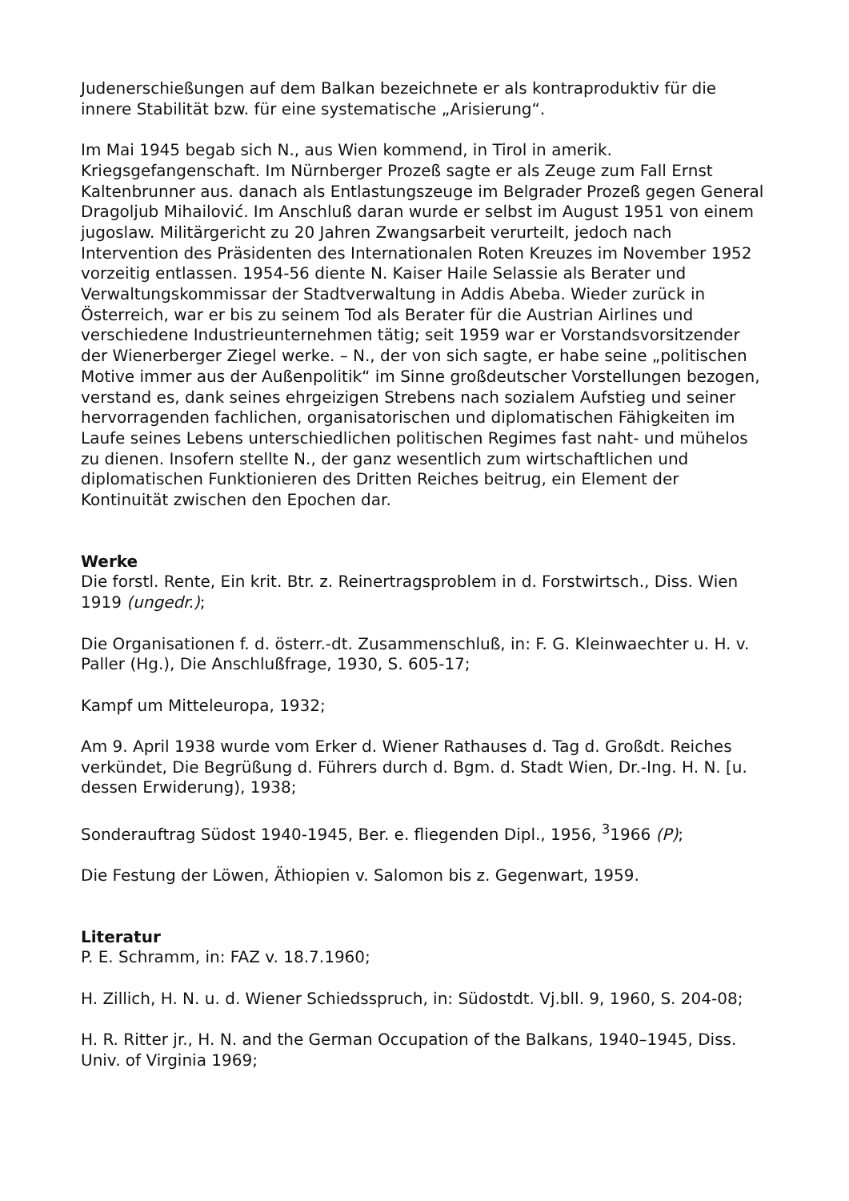Judenerschießungen auf dem Balkan bezeichnete er als kontraproduktiv für die innere Stabilität bzw. für eine systematische „Arisierung“.
Im Mai 1945 begab sich N., aus Wien kommend, in Tirol in amerik. Kriegsgefangenschaft. Im Nürnberger Prozeß sagte er als Zeuge zum Fall Ernst Kaltenbrunner aus. danach als Entlastungszeuge im Belgrader Prozeß gegen General Dragoljub Mihailović. Im Anschluß daran wurde er selbst im August 1951 von einem jugoslaw. Militärgericht zu 20 Jahren Zwangsarbeit verurteilt, jedoch nach Intervention des Präsidenten des Internationalen Roten Kreuzes im November 1952 vorzeitig entlassen. 1954-56 diente N. Kaiser Haile Selassie als Berater und Verwaltungskommissar der Stadtverwaltung in Addis Abeba. Wieder zurück in Österreich, war er bis zu seinem Tod als Berater für die Austrian Airlines und verschiedene Industrieunternehmen tätig; seit 1959 war er Vorstandsvorsitzender der Wienerberger Ziegel werke. – N., der von sich sagte, er habe seine „politischen Motive immer aus der Außenpolitik“ im Sinne großdeutscher Vorstellungen bezogen, verstand es, dank seines ehrgeizigen Strebens nach sozialem Aufstieg und seiner hervorragenden fachlichen, organisatorischen und diplomatischen Fähigkeiten im Laufe seines Lebens unterschiedlichen politischen Regimes fast naht- und mühelos zu dienen. Insofern stellte N., der ganz wesentlich zum wirtschaftlichen und diplomatischen Funktionieren des Dritten Reiches beitrug, ein Element der Kontinuität zwischen den Epochen dar.
Werke
Die forstl. Rente, Ein krit. Btr. z. Reinertragsproblem in d. Forstwirtsch., Diss. Wien 1919 (ungedr.);
Die Organisationen f. d. österr.-dt. Zusammenschluß, in: F. G. Kleinwaechter u. H. v. Paller (Hg.), Die Anschlußfrage, 1930, S. 605-17;
Kampf um Mitteleuropa, 1932;
Am 9. April 1938 wurde vom Erker d. Wiener Rathauses d. Tag d. Großdt. Reiches verkündet, Die Begrüßung d. Führers durch d. Bgm. d. Stadt Wien, Dr.-Ing. H. N. [u. dessen Erwiderung), 1938;
Sonderauftrag Südost 1940-1945, Ber. e. fliegenden Dipl., 1956, <sup>3</sup>1966 (P);
Die Festung der Löwen, Äthiopien v. Salomon bis z. Gegenwart, 1959.
Literatur
P. E. Schramm, in: FAZ v. 18.7.1960;
H. Zillich, H. N. u. d. Wiener Schiedsspruch, in: Südostdt. Vj.bll. 9, 1960, S. 204-08;
H. R. Ritter jr., H. N. and the German Occupation of the Balkans, 1940–1945, Diss. Univ. of Virginia 1969;